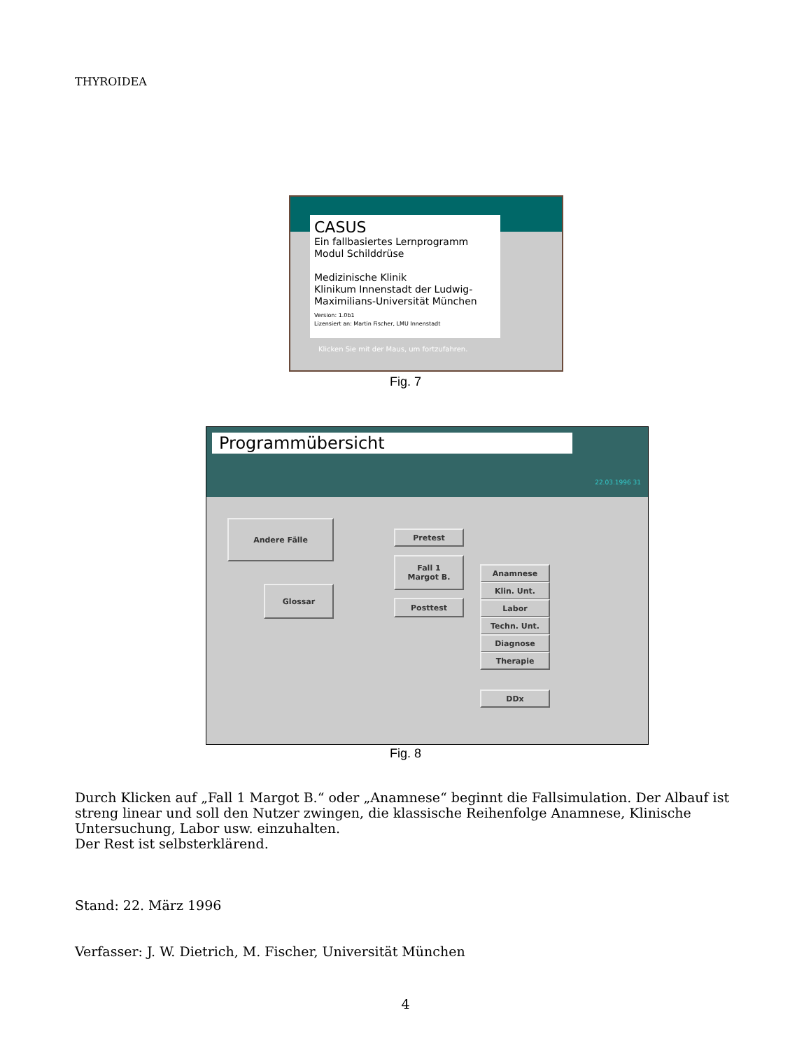THYROIDEA
CASUS
Ein fallbasiertes Lernprogramm
Modul Schilddrüse
Medizinische Klinik
Klinikum Innenstadt der Ludwig-Maximilians-Universität München
Version: 1.0b1
Lizensiert an: Martin Fischer, LMU Innenstadt
Klicken Sie mit der Maus, um fortzufahren.
Fig. 7
Programmübersicht
22.03.1996 31
Andere Fälle
Glossar
Pretest
Fall 1
Margot B.
Posttest
Anamnese
Klin. Unt.
Labor
Techn. Unt.
Diagnose
Therapie
DDx
Fig. 8
Durch Klicken auf „Fall 1 Margot B.“ oder „Anamnese“ beginnt die Fallsimulation. Der Albauf ist streng linear und soll den Nutzer zwingen, die klassische Reihenfolge Anamnese, Klinische Untersuchung, Labor usw. einzuhalten.
Der Rest ist selbsterklärend.
Stand: 22. März 1996
Verfasser: J. W. Dietrich, M. Fischer, Universität München
4